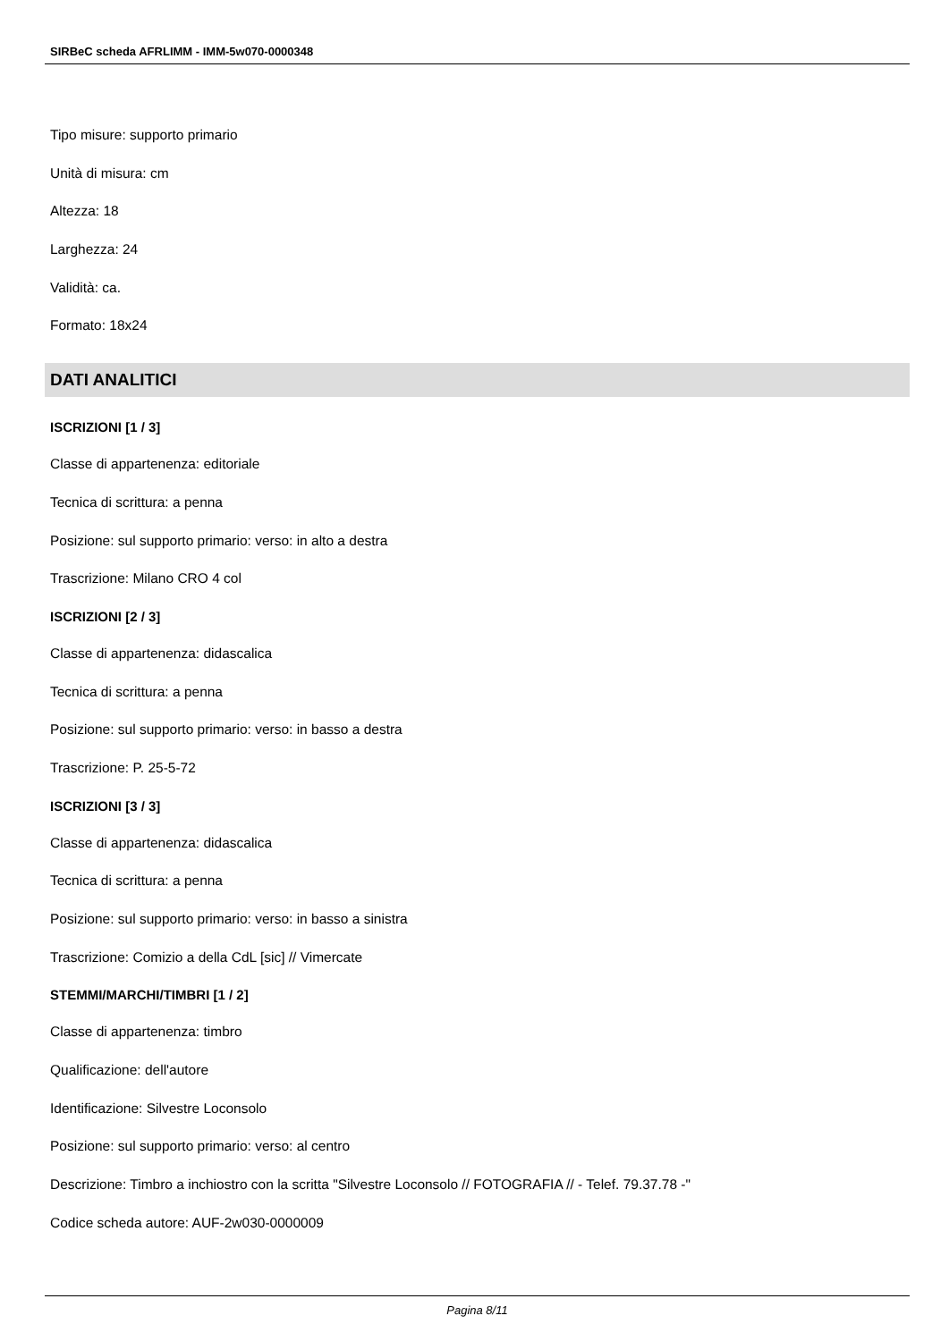SIRBeC scheda AFRLIMM - IMM-5w070-0000348
Tipo misure: supporto primario
Unità di misura: cm
Altezza: 18
Larghezza: 24
Validità: ca.
Formato: 18x24
DATI ANALITICI
ISCRIZIONI [1 / 3]
Classe di appartenenza: editoriale
Tecnica di scrittura: a penna
Posizione: sul supporto primario: verso: in alto a destra
Trascrizione: Milano CRO 4 col
ISCRIZIONI [2 / 3]
Classe di appartenenza: didascalica
Tecnica di scrittura: a penna
Posizione: sul supporto primario: verso: in basso a destra
Trascrizione: P. 25-5-72
ISCRIZIONI [3 / 3]
Classe di appartenenza: didascalica
Tecnica di scrittura: a penna
Posizione: sul supporto primario: verso: in basso a sinistra
Trascrizione: Comizio a della CdL [sic] // Vimercate
STEMMI/MARCHI/TIMBRI [1 / 2]
Classe di appartenenza: timbro
Qualificazione: dell'autore
Identificazione: Silvestre Loconsolo
Posizione: sul supporto primario: verso: al centro
Descrizione: Timbro a inchiostro con la scritta "Silvestre Loconsolo // FOTOGRAFIA // - Telef. 79.37.78 -"
Codice scheda autore: AUF-2w030-0000009
Pagina 8/11